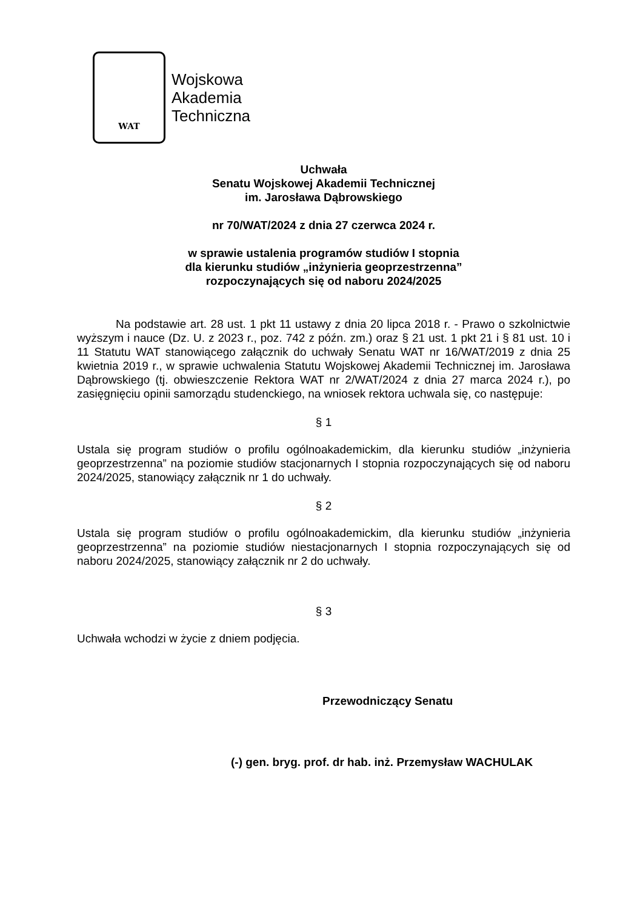WAT
Wojskowa
Akademia
Techniczna
Uchwała
Senatu Wojskowej Akademii Technicznej
im. Jarosława Dąbrowskiego
nr 70/WAT/2024 z dnia 27 czerwca 2024 r.
w sprawie ustalenia programów studiów I stopnia
dla kierunku studiów „inżynieria geoprzestrzenna”
rozpoczynających się od naboru 2024/2025
Na podstawie art. 28 ust. 1 pkt 11 ustawy z dnia 20 lipca 2018 r. - Prawo o szkolnictwie wyższym i nauce (Dz. U. z 2023 r., poz. 742 z późn. zm.) oraz § 21 ust. 1 pkt 21 i § 81 ust. 10 i 11 Statutu WAT stanowiącego załącznik do uchwały Senatu WAT nr 16/WAT/2019 z dnia 25 kwietnia 2019 r., w sprawie uchwalenia Statutu Wojskowej Akademii Technicznej im. Jarosława Dąbrowskiego (tj. obwieszczenie Rektora WAT nr 2/WAT/2024 z dnia 27 marca 2024 r.), po zasięgnięciu opinii samorządu studenckiego, na wniosek rektora uchwala się, co następuje:
§ 1
Ustala się program studiów o profilu ogólnoakademickim, dla kierunku studiów „inżynieria geoprzestrzenna” na poziomie studiów stacjonarnych I stopnia rozpoczynających się od naboru 2024/2025, stanowiący załącznik nr 1 do uchwały.
§ 2
Ustala się program studiów o profilu ogólnoakademickim, dla kierunku studiów „inżynieria geoprzestrzenna” na poziomie studiów niestacjonarnych I stopnia rozpoczynających się od naboru 2024/2025, stanowiący załącznik nr 2 do uchwały.
§ 3
Uchwała wchodzi w życie z dniem podjęcia.
Przewodniczący Senatu
(-) gen. bryg. prof. dr hab. inż. Przemysław WACHULAK